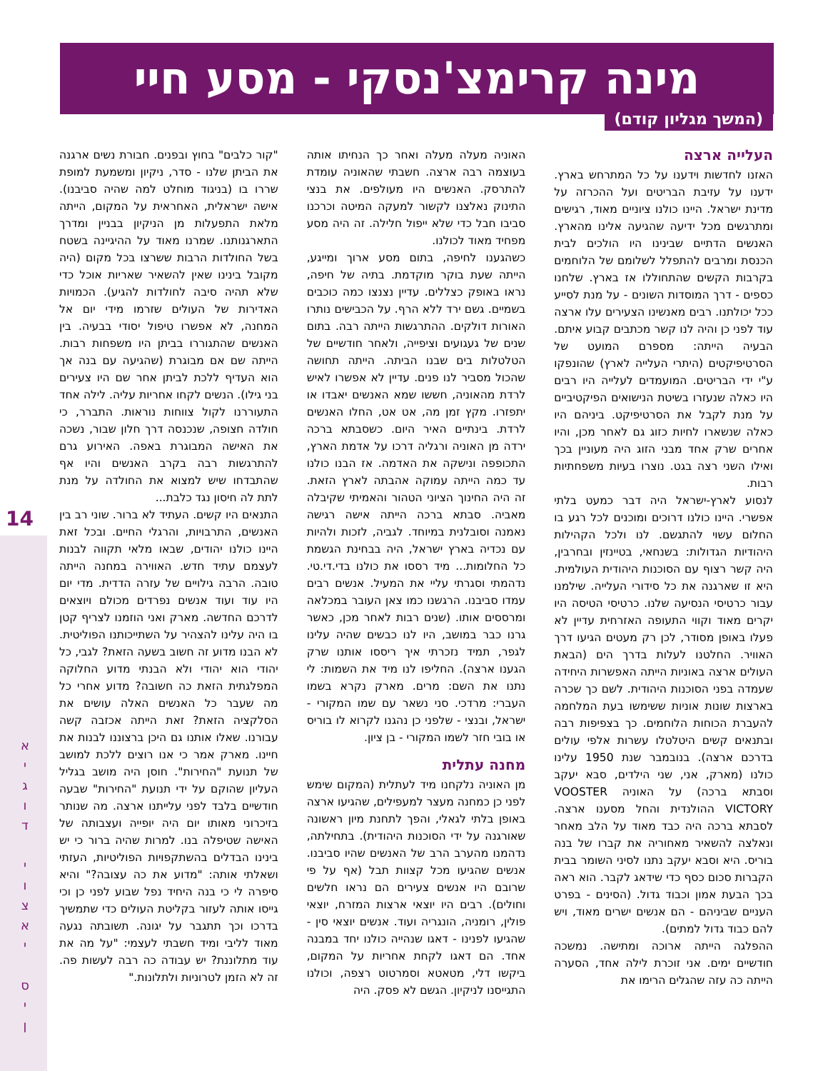מינה קרימצ'נסקי - מסע חיי
(המשך מגליון קודם)
העלייה ארצה
האזנו לחדשות וידענו על כל המתרחש בארץ. ידענו על עזיבת הבריטים ועל ההכרזה על מדינת ישראל. היינו כולנו ציוניים מאוד, רגישים ומתרגשים מכל ידיעה שהגיעה אלינו מהארץ. האנשים הדתיים שבינינו היו הולכים לבית הכנסת ומרבים להתפלל לשלומם של הלוחמים בקרבות הקשים שהתחוללו אז בארץ. שלחנו כספים - דרך המוסדות השונים - על מנת לסייע ככל יכולתנו. רבים מאנשינו הצעירים עלו ארצה עוד לפני כן והיה לנו קשר מכתבים קבוע איתם. הבעיה הייתה: מספרם המועט של הסרטיפיקטים (היתרי העלייה לארץ) שהונפקו ע"י ידי הבריטים. המועמדים לעלייה היו רבים היו כאלה שנעזרו בשיטת הנישואים הפיקטיביים על מנת לקבל את הסרטיפיקט. ביניהם היו כאלה שנשארו לחיות כזוג גם לאחר מכן, והיו אחרים שרק אחד מבני הזוג היה מעוניין בכך ואילו השני רצה בגט. נוצרו בעיות משפחתיות רבות.
לנסוע לארץ-ישראל היה דבר כמעט בלתי אפשרי. היינו כולנו דרוכים ומוכנים לכל רגע בו החלום עשוי להתגשם. לנו ולכל הקהילות היהודיות הגדולות: בשנחאי, בטיינזין ובחרבין, היה קשר רצוף עם הסוכנות היהודית העולמית. היא זו שארגנה את כל סידורי העלייה. שילמנו עבור כרטיסי הנסיעה שלנו. כרטיסי הטיסה היו יקרים מאוד וקווי התעופה האזרחית עדיין לא פעלו באופן מסודר, לכן רק מעטים הגיעו דרך האוויר. החלטנו לעלות בדרך הים (הבאת העולים ארצה באוניות הייתה האפשרות היחידה שעמדה בפני הסוכנות היהודית. לשם כך שכרה בארצות שונות אוניות ששימשו בעת המלחמה להעברת הכוחות הלוחמים. כך בצפיפות רבה ובתנאים קשים היטלטלו עשרות אלפי עולים בדרכם ארצה). בנובמבר שנת 1950 עלינו כולנו (מארק, אני, שני הילדים, סבא יעקב וסבתא ברכה) על האוניה VOOSTER VICTORY ההולנדית והחל מסענו ארצה. לסבתא ברכה היה כבד מאוד על הלב מאחר ונאלצה להשאיר מאחוריה את קברו של בנה בוריס. היא וסבא יעקב נתנו לסיני השומר בבית הקברות סכום כסף כדי שידאג לקבר. הוא ראה בכך הבעת אמון וכבוד גדול. (הסינים - בפרט העניים שביניהם - הם אנשים ישרים מאוד, ויש להם כבוד גדול למתים).
ההפלגה הייתה ארוכה ומתישה. נמשכה חודשיים ימים. אני זוכרת לילה אחד, הסערה הייתה כה עזה שהגלים הרימו את
האוניה מעלה מעלה ואחר כך הנחיתו אותה בעוצמה רבה ארצה. חשבתי שהאוניה עומדת להתרסק. האנשים היו מעולפים. את בנצי התינוק נאלצנו לקשור למעקה המיטה וכרכנו סביבו חבל כדי שלא ייפול חלילה. זה היה מסע מפחיד מאוד לכולנו.
כשהגענו לחיפה, בתום מסע ארוך ומייגע, הייתה שעת בוקר מוקדמת. בתיה של חיפה, נראו באופק כצללים. עדיין נצנצו כמה כוכבים בשמיים. גשם ירד ללא הרף. על הכבישים נותרו האורות דולקים. ההתרגשות הייתה רבה. בתום שנים של געגועים וציפייה, ולאחר חודשיים של הטלטלות בים שבנו הביתה. הייתה תחושה שהכול מסביר לנו פנים. עדיין לא אפשרו לאיש לרדת מהאוניה, חששו שמא האנשים יאבדו או יתפזרו. מקץ זמן מה, אט אט, החלו האנשים לרדת. בינתיים האיר היום. כשסבתא ברכה ירדה מן האוניה ורגליה דרכו על אדמת הארץ, התכופפה ונישקה את האדמה. אז הבנו כולנו עד כמה הייתה עמוקה אהבתה לארץ הזאת. זה היה החינוך הציוני הטהור והאמיתי שקיבלה מאביה. סבתא ברכה הייתה אישה רגישה נאמנה וסובלנית במיוחד. לגביה, לזכות ולהיות עם נכדיה בארץ ישראל, היה בבחינת הגשמת כל החלומות... מיד רססו את כולנו בדי.די.טי. נדהמתי וסגרתי עליי את המעיל. אנשים רבים עמדו סביבנו. הרגשנו כמו צאן העובר במכלאה ומרססים אותו. (שנים רבות לאחר מכן, כאשר גרנו כבר במושב, היו לנו כבשים שהיה עלינו לגפר, תמיד נזכרתי איך ריססו אותנו שרק הגענו ארצה). החליפו לנו מיד את השמות: לי נתנו את השם: מרים. מארק נקרא בשמו העברי: מרדכי. סני נשאר עם שמו המקורי - ישראל, ובנצי - שלפני כן נהגנו לקרוא לו בוריס או בובי חזר לשמו המקורי - בן ציון.
מחנה עתלית
מן האוניה נלקחנו מיד לעתלית (המקום שימש לפני כן כמחנה מעצר למעפילים, שהגיעו ארצה באופן בלתי לגאלי, והפך לתחנת מיון ראשונה שאורגנה על ידי הסוכנות היהודית). בתחילתה, נדהמנו מהערב הרב של האנשים שהיו סביבנו. אנשים שהגיעו מכל קצוות תבל (אף על פי שרובם היו אנשים צעירים הם נראו חלשים וחולים). רבים היו יוצאי ארצות המזרח, יוצאי פולין, רומניה, הונגריה ועוד. אנשים יוצאי סין - שהגיעו לפנינו - דאגו שנהייה כולנו יחד במבנה אחד. הם דאגו לקחת אחריות על המקום, ביקשו דלי, מטאטא וסמרטוט רצפה, וכולנו התגייסנו לניקיון. הגשם לא פסק. היה
"קור כלבים" בחוץ ובפנים. חבורת נשים ארגנה את הביתן שלנו - סדר, ניקיון ומשמעת למופת שררו בו (בניגוד מוחלט למה שהיה סביבנו). אישה ישראלית, האחראית על המקום, הייתה מלאת התפעלות מן הניקיון בבניין ומדרך התארגנותנו. שמרנו מאוד על ההיגיינה בשטח בשל החולדות הרבות ששרצו בכל מקום (היה מקובל בינינו שאין להשאיר שאריות אוכל כדי שלא תהיה סיבה לחולדות להגיע). הכמויות האדירות של העולים שזרמו מידי יום אל המחנה, לא אפשרו טיפול יסודי בבעיה. בין האנשים שהתגוררו בביתן היו משפחות רבות. הייתה שם אם מבוגרת (שהגיעה עם בנה אך הוא העדיף ללכת לביתן אחר שם היו צעירים בני גילו). הנשים לקחו אחריות עליה. לילה אחד התעוררנו לקול צווחות נוראות. התברר, כי חולדה חצופה, שנכנסה דרך חלון שבור, נשכה את האישה המבוגרת באפה. האירוע גרם להתרגשות רבה בקרב האנשים והיו אף שהתבדחו שיש למצוא את החולדה על מנת לתת לה חיסון נגד כלבת...
התנאים היו קשים. העתיד לא ברור. שוני רב בין האנשים, התרבויות, והרגלי החיים. ובכל זאת היינו כולנו יהודים, שבאו מלאי תקווה לבנות לעצמם עתיד חדש. האווירה במחנה הייתה טובה. הרבה גילויים של עזרה הדדית. מדי יום היו עוד ועוד אנשים נפרדים מכולם ויוצאים לדרכם החדשה. מארק ואני הוזמנו לצריף קטן בו היה עלינו להצהיר על השתייכותנו הפוליטית. לא הבנו מדוע זה חשוב בשעה הזאת? לגבי, כל יהודי הוא יהודי ולא הבנתי מדוע החלוקה המפלגתית הזאת כה חשובה? מדוע אחרי כל מה שעבר כל האנשים האלה עושים את הסלקציה הזאת? זאת הייתה אכזבה קשה עבורנו. שאלו אותנו גם היכן ברצוננו לבנות את חיינו. מארק אמר כי אנו רוצים ללכת למושב של תנועת "החירות". חוסן היה מושב בגליל העליון שהוקם על ידי תנועת "החירות" שבעה חודשיים בלבד לפני עלייתנו ארצה. מה שנותר בזיכרוני מאותו יום היה יופייה ועצבותה של האישה שטיפלה בנו. למרות שהיה ברור כי יש בינינו הבדלים בהשתקפויות הפוליטיות, העזתי ושאלתי אותה: "מדוע את כה עצובה?" והיא סיפרה לי כי בנה היחיד נפל שבוע לפני כן וכי גייסו אותה לעזור בקליטת העולים כדי שתמשיך בדרכו וכך תתגבר על יגונה. תשובתה נגעה מאוד לליבי ומיד חשבתי לעצמי: "על מה את עוד מתלוננת? יש עבודה כה רבה לעשות פה. זה לא הזמן לטרוניות ולתלונות."
14
א
י
ג
ו
ד
י
ו
צ
א
י
ס
י
ן